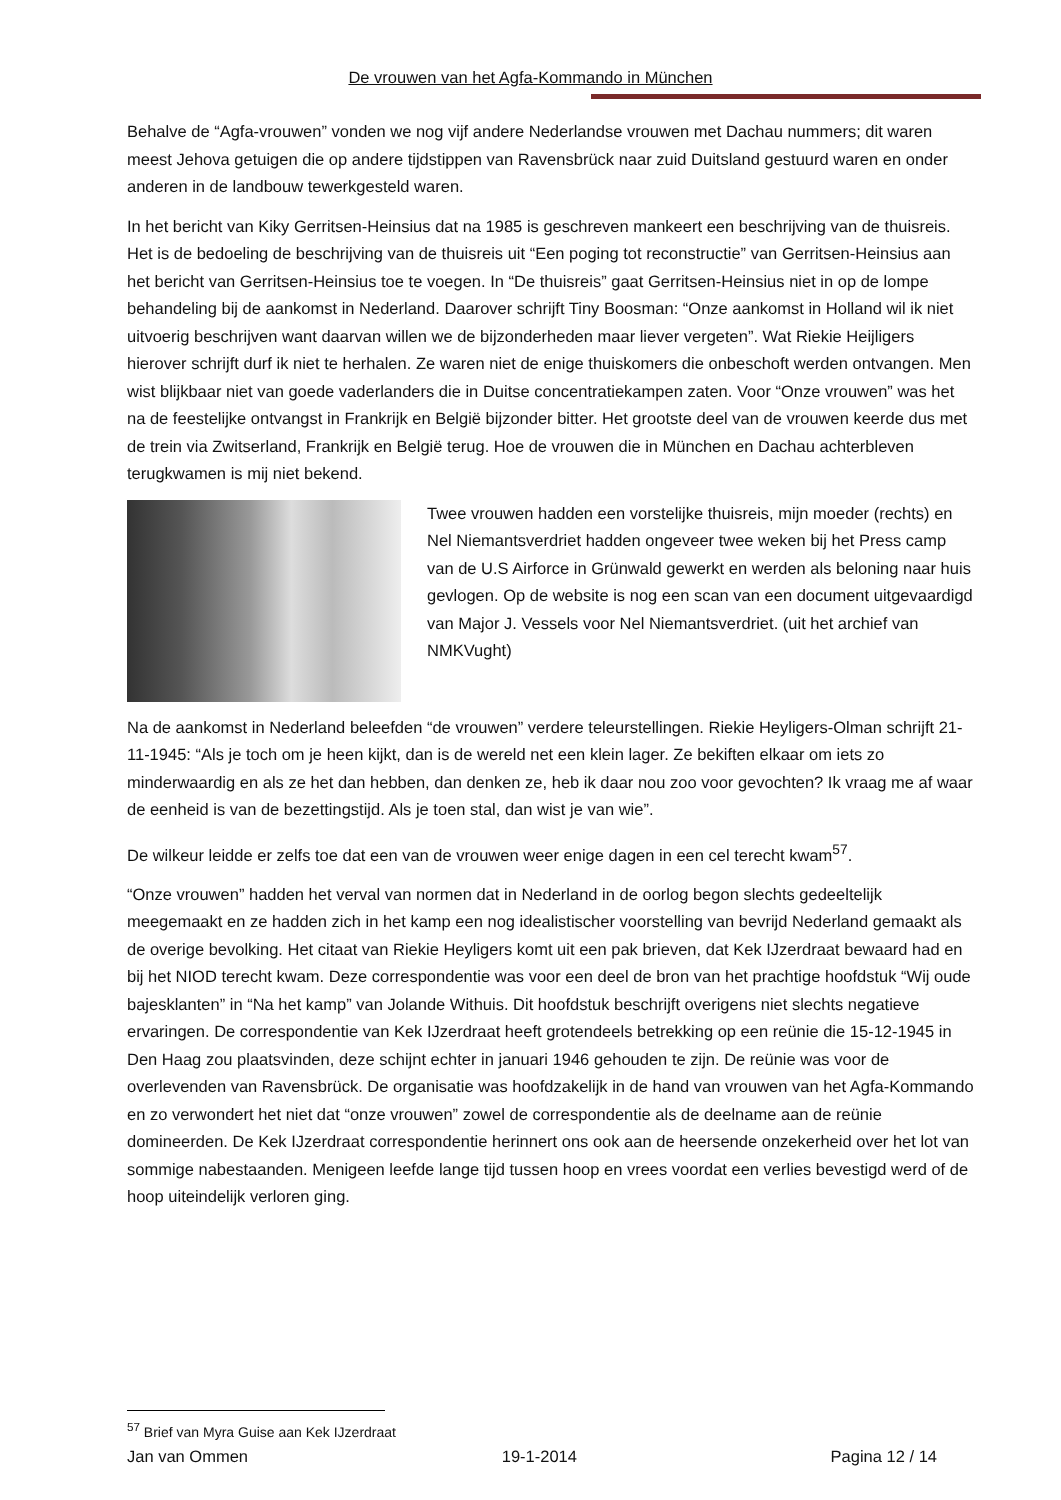De vrouwen van het Agfa-Kommando in München
Behalve de “Agfa-vrouwen” vonden we nog vijf andere Nederlandse vrouwen met Dachau nummers; dit waren meest Jehova getuigen die op andere tijdstippen van Ravensbrück naar zuid Duitsland gestuurd waren en onder anderen in de landbouw tewerkgesteld waren.
In het bericht van Kiky Gerritsen-Heinsius dat na 1985 is geschreven mankeert een beschrijving van de thuisreis. Het is de bedoeling de beschrijving van de thuisreis uit “Een poging tot reconstructie” van Gerritsen-Heinsius aan het bericht van Gerritsen-Heinsius toe te voegen. In “De thuisreis” gaat Gerritsen-Heinsius niet in op de lompe behandeling bij de aankomst in Nederland. Daarover schrijft Tiny Boosman: “Onze aankomst in Holland wil ik niet uitvoerig beschrijven want daarvan willen we de bijzonderheden maar liever vergeten”. Wat Riekie Heijligers hierover schrijft durf ik niet te herhalen. Ze waren niet de enige thuiskomers die onbeschoft werden ontvangen. Men wist blijkbaar niet van goede vaderlanders die in Duitse concentratiekampen zaten. Voor “Onze vrouwen” was het na de feestelijke ontvangst in Frankrijk en België bijzonder bitter. Het grootste deel van de vrouwen keerde dus met de trein via Zwitserland, Frankrijk en België terug. Hoe de vrouwen die in München en Dachau achterbleven terugkwamen is mij niet bekend.
Twee vrouwen hadden een vorstelijke thuisreis, mijn moeder (rechts) en Nel Niemantsverdriet hadden ongeveer twee weken bij het Press camp van de U.S Airforce in Grünwald gewerkt en werden als beloning naar huis gevlogen. Op de website is nog een scan van een document uitgevaardigd van Major J. Vessels voor Nel Niemantsverdriet. (uit het archief van NMKVught)
Na de aankomst in Nederland beleefden “de vrouwen” verdere teleurstellingen. Riekie Heyligers-Olman schrijft 21-11-1945: “Als je toch om je heen kijkt, dan is de wereld net een klein lager. Ze bekiften elkaar om iets zo minderwaardig en als ze het dan hebben, dan denken ze, heb ik daar nou zoo voor gevochten? Ik vraag me af waar de eenheid is van de bezettingstijd. Als je toen stal, dan wist je van wie”.
De wilkeur leidde er zelfs toe dat een van de vrouwen weer enige dagen in een cel terecht kwam<sup>57</sup>.
“Onze vrouwen” hadden het verval van normen dat in Nederland in de oorlog begon slechts gedeeltelijk meegemaakt en ze hadden zich in het kamp een nog idealistischer voorstelling van bevrijd Nederland gemaakt als de overige bevolking. Het citaat van Riekie Heyligers komt uit een pak brieven, dat Kek IJzerdraat bewaard had en bij het NIOD terecht kwam. Deze correspondentie was voor een deel de bron van het prachtige hoofdstuk “Wij oude bajesklanten” in “Na het kamp” van Jolande Withuis. Dit hoofdstuk beschrijft overigens niet slechts negatieve ervaringen. De correspondentie van Kek IJzerdraat heeft grotendeels betrekking op een reünie die 15-12-1945 in Den Haag zou plaatsvinden, deze schijnt echter in januari 1946 gehouden te zijn. De reünie was voor de overlevenden van Ravensbrück. De organisatie was hoofdzakelijk in de hand van vrouwen van het Agfa-Kommando en zo verwondert het niet dat “onze vrouwen” zowel de correspondentie als de deelname aan de reünie domineerden. De Kek IJzerdraat correspondentie herinnert ons ook aan de heersende onzekerheid over het lot van sommige nabestaanden. Menigeen leefde lange tijd tussen hoop en vrees voordat een verlies bevestigd werd of de hoop uiteindelijk verloren ging.
<sup>57</sup> Brief van Myra Guise aan Kek IJzerdraat
Jan van Ommen 19-1-2014 Pagina 12 / 14